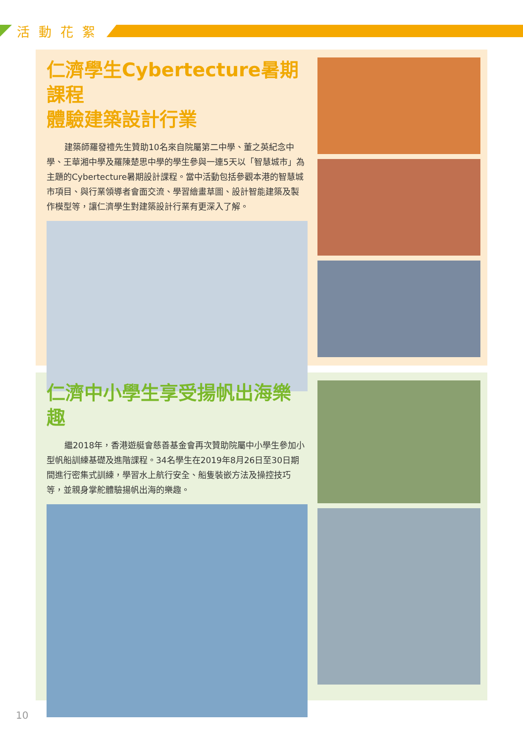活動花絮
仁濟學生Cybertecture暑期課程
體驗建築設計行業
建築師羅發禮先生贊助10名來自院屬第二中學、董之英紀念中學、王華湘中學及羅陳楚思中學的學生參與一連5天以「智慧城市」為主題的Cybertecture暑期設計課程。當中活動包括參觀本港的智慧城市項目、與行業領導者會面交流、學習繪畫草圖、設計智能建築及製作模型等，讓仁濟學生對建築設計行業有更深入了解。
仁濟中小學生享受揚帆出海樂趣
繼2018年，香港遊艇會慈善基金會再次贊助院屬中小學生參加小型帆船訓練基礎及進階課程。34名學生在2019年8月26日至30日期間進行密集式訓練，學習水上航行安全、船隻裝嵌方法及操控技巧等，並親身掌舵體驗揚帆出海的樂趣。
10